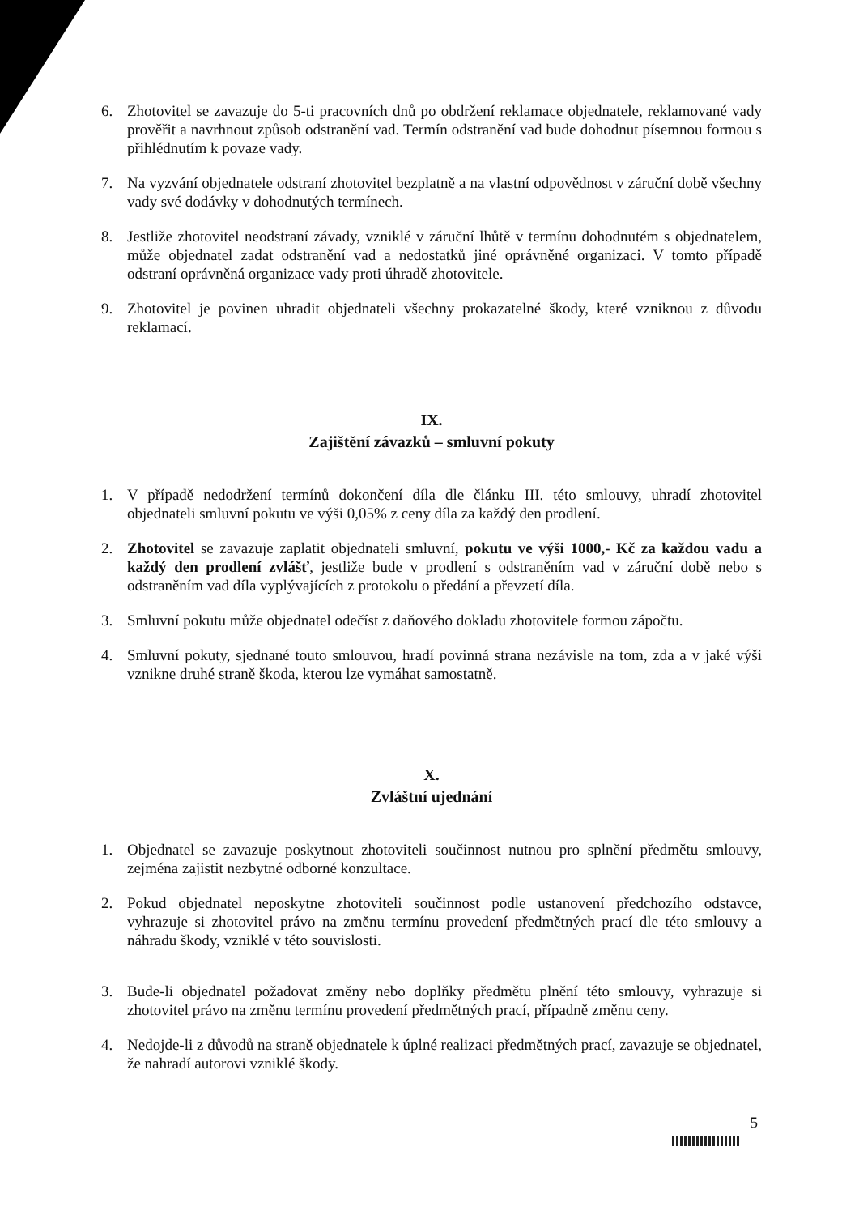6. Zhotovitel se zavazuje do 5-ti pracovních dnů po obdržení reklamace objednatele, reklamované vady prověřit a navrhnout způsob odstranění vad. Termín odstranění vad bude dohodnut písemnou formou s přihlédnutím k povaze vady.
7. Na vyzvání objednatele odstraní zhotovitel bezplatně a na vlastní odpovědnost v záruční době všechny vady své dodávky v dohodnutých termínech.
8. Jestliže zhotovitel neodstraní závady, vzniklé v záruční lhůtě v termínu dohodnutém s objednatelem, může objednatel zadat odstranění vad a nedostatků jiné oprávněné organizaci. V tomto případě odstraní oprávněná organizace vady proti úhradě zhotovitele.
9. Zhotovitel je povinen uhradit objednateli všechny prokazatelné škody, které vzniknou z důvodu reklamací.
IX.
Zajištění závazků – smluvní pokuty
1. V případě nedodržení termínů dokončení díla dle článku III. této smlouvy, uhradí zhotovitel objednateli smluvní pokutu ve výši 0,05% z ceny díla za každý den prodlení.
2. Zhotovitel se zavazuje zaplatit objednateli smluvní, pokutu ve výši 1000,- Kč za každou vadu a každý den prodlení zvlášť, jestliže bude v prodlení s odstraněním vad v záruční době nebo s odstraněním vad díla vyplývajících z protokolu o předání a převzetí díla.
3. Smluvní pokutu může objednatel odečíst z daňového dokladu zhotovitele formou zápočtu.
4. Smluvní pokuty, sjednané touto smlouvou, hradí povinná strana nezávisle na tom, zda a v jaké výši vznikne druhé straně škoda, kterou lze vymáhat samostatně.
X.
Zvláštní ujednání
1. Objednatel se zavazuje poskytnout zhotoviteli součinnost nutnou pro splnění předmětu smlouvy, zejména zajistit nezbytné odborné konzultace.
2. Pokud objednatel neposkytne zhotoviteli součinnost podle ustanovení předchozího odstavce, vyhrazuje si zhotovitel právo na změnu termínu provedení předmětných prací dle této smlouvy a náhradu škody, vzniklé v této souvislosti.
3. Bude-li objednatel požadovat změny nebo doplňky předmětu plnění této smlouvy, vyhrazuje si zhotovitel právo na změnu termínu provedení předmětných prací, případně změnu ceny.
4. Nedojde-li z důvodů na straně objednatele k úplné realizaci předmětných prací, zavazuje se objednatel, že nahradí autorovi vzniklé škody.
5